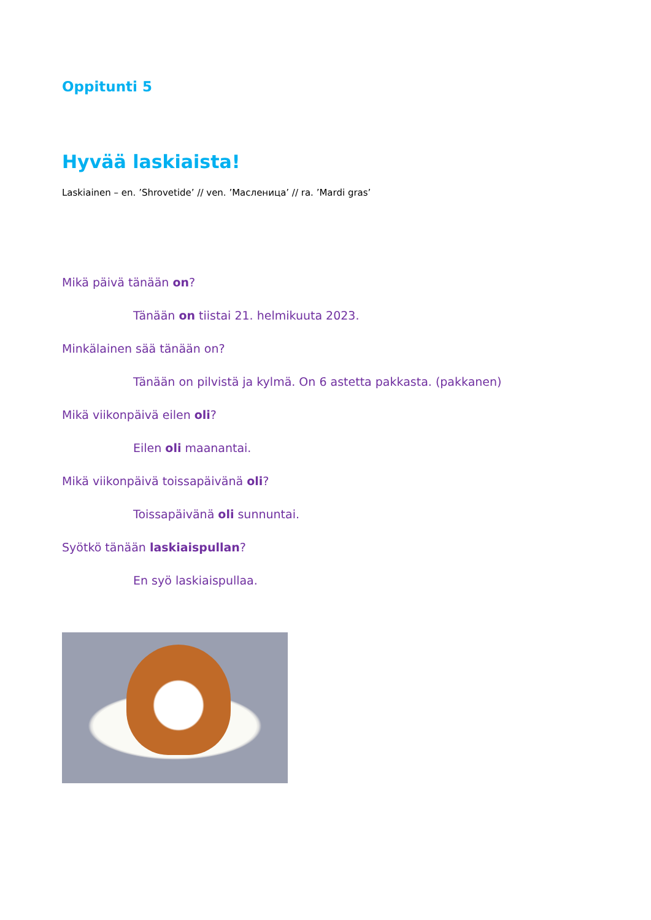Oppitunti 5
Hyvää laskiaista!
Laskiainen – en. ’Shrovetide’ // ven. ’Масленица’ // ra. ’Mardi gras’
Mikä päivä tänään on?
Tänään on tiistai 21. helmikuuta 2023.
Minkälainen sää tänään on?
Tänään on pilvistä ja kylmä. On 6 astetta pakkasta. (pakkanen)
Mikä viikonpäivä eilen oli?
Eilen oli maanantai.
Mikä viikonpäivä toissapäivänä oli?
Toissapäivänä oli sunnuntai.
Syötkö tänään laskiaispullan?
En syö laskiaispullaa.